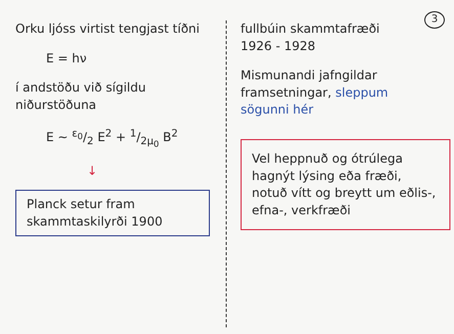Orku ljóss virtist tengjast tíðni
E = hν
í andstöðu við sígildu niðurstöðuna
E ~ ε<sub>0</sub>/2 E<sup>2</sup> + 1/2μ<sub>0</sub> B<sup>2</sup>
↓
Planck setur fram skammtaskilyrði 1900
fullbúin skammtafræði
1926 - 1928
Mismunandi jafngildar framsetningar, sleppum sögunni hér
Vel heppnuð og ótrúlega hagnýt lýsing eða fræði, notuð vítt og breytt um eðlis-, efna-, verkfræði
3